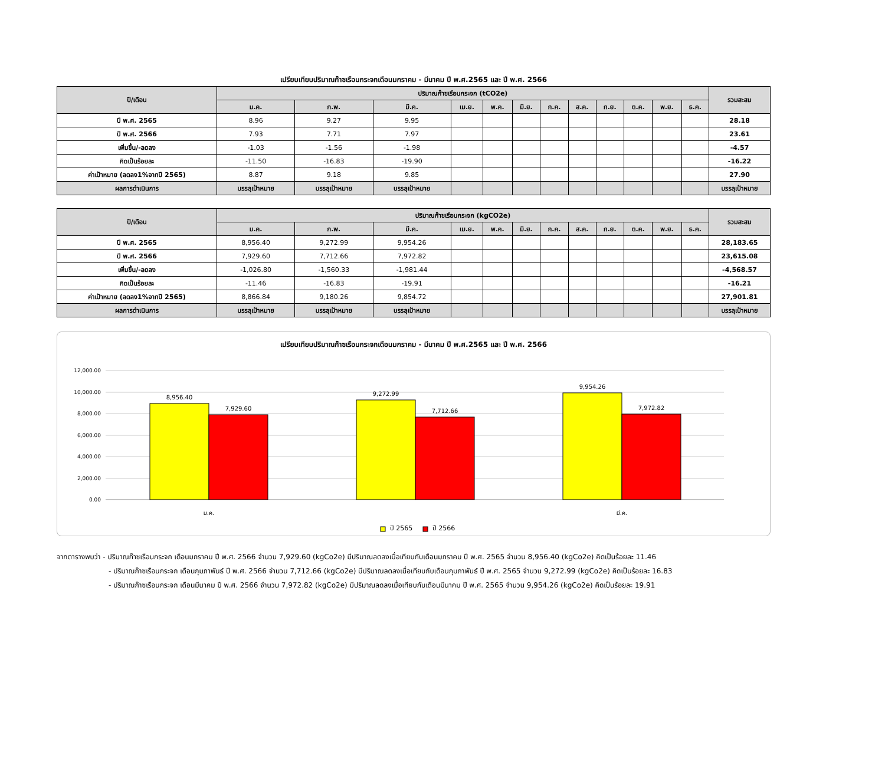เปรียบเทียบปริมาณก๊าซเรือนกระจกเดือนมกราคม - มีนาคม ปี พ.ศ.2565 และ ปี พ.ศ. 2566
| ปี/เดือน | ปริมาณก๊าซเรือนกระจก (tCO2e) | | | | | | | | | | | | รวมสะสม |
| --- | --- | --- | --- | --- | --- | --- | --- | --- | --- | --- | --- | --- | --- |
| | ม.ค. | ก.พ. | มี.ค. | เม.ย. | พ.ค. | มิ.ย. | ก.ค. | ส.ค. | ก.ย. | ต.ค. | พ.ย. | ธ.ค. | |
| ปี พ.ศ. 2565 | 8.96 | 9.27 | 9.95 | | | | | | | | | | 28.18 |
| ปี พ.ศ. 2566 | 7.93 | 7.71 | 7.97 | | | | | | | | | | 23.61 |
| เพิ่มขึ้น/-ลดลง | -1.03 | -1.56 | -1.98 | | | | | | | | | | -4.57 |
| คิดเป็นร้อยละ | -11.50 | -16.83 | -19.90 | | | | | | | | | | -16.22 |
| ค่าเป้าหมาย (ลดลง1%จากปี 2565) | 8.87 | 9.18 | 9.85 | | | | | | | | | | 27.90 |
| ผลการดำเนินการ | บรรลุเป้าหมาย | บรรลุเป้าหมาย | บรรลุเป้าหมาย | | | | | | | | | | บรรลุเป้าหมาย |
| ปี/เดือน | ปริมาณก๊าซเรือนกระจก (kgCO2e) | | | | | | | | | | | | รวมสะสม |
| --- | --- | --- | --- | --- | --- | --- | --- | --- | --- | --- | --- | --- | --- |
| | ม.ค. | ก.พ. | มี.ค. | เม.ย. | พ.ค. | มิ.ย. | ก.ค. | ส.ค. | ก.ย. | ต.ค. | พ.ย. | ธ.ค. | |
| ปี พ.ศ. 2565 | 8,956.40 | 9,272.99 | 9,954.26 | | | | | | | | | | 28,183.65 |
| ปี พ.ศ. 2566 | 7,929.60 | 7,712.66 | 7,972.82 | | | | | | | | | | 23,615.08 |
| เพิ่มขึ้น/-ลดลง | -1,026.80 | -1,560.33 | -1,981.44 | | | | | | | | | | -4,568.57 |
| คิดเป็นร้อยละ | -11.46 | -16.83 | -19.91 | | | | | | | | | | -16.21 |
| ค่าเป้าหมาย (ลดลง1%จากปี 2565) | 8,866.84 | 9,180.26 | 9,854.72 | | | | | | | | | | 27,901.81 |
| ผลการดำเนินการ | บรรลุเป้าหมาย | บรรลุเป้าหมาย | บรรลุเป้าหมาย | | | | | | | | | | บรรลุเป้าหมาย |
เปรียบเทียบปริมาณก๊าซเรือนกระจกเดือนมกราคม - มีนาคม ปี พ.ศ.2565 และ ปี พ.ศ. 2566
12,000.00
10,000.00
8,000.00
6,000.00
4,000.00
2,000.00
0.00
8,956.40
7,929.60
9,272.99
7,712.66
9,954.26
7,972.82
ม.ค.
มี.ค.
ปี 2565
ปี 2566
จากตารางพบว่า - ปริมาณก๊าซเรือนกระจก เดือนมกราคม ปี พ.ศ. 2566 จำนวน 7,929.60 (kgCo2e) มีปริมาณลดลงเมื่อเทียบกับเดือนมกราคม ปี พ.ศ. 2565 จำนวน 8,956.40 (kgCo2e) คิดเป็นร้อยละ 11.46
- ปริมาณก๊าซเรือนกระจก เดือนกุมภาพันธ์ ปี พ.ศ. 2566 จำนวน 7,712.66 (kgCo2e) มีปริมาณลดลงเมื่อเทียบกับเดือนกุมภาพันธ์ ปี พ.ศ. 2565 จำนวน 9,272.99 (kgCo2e) คิดเป็นร้อยละ 16.83
- ปริมาณก๊าซเรือนกระจก เดือนมีนาคม ปี พ.ศ. 2566 จำนวน 7,972.82 (kgCo2e) มีปริมาณลดลงเมื่อเทียบกับเดือนมีนาคม ปี พ.ศ. 2565 จำนวน 9,954.26 (kgCo2e) คิดเป็นร้อยละ 19.91